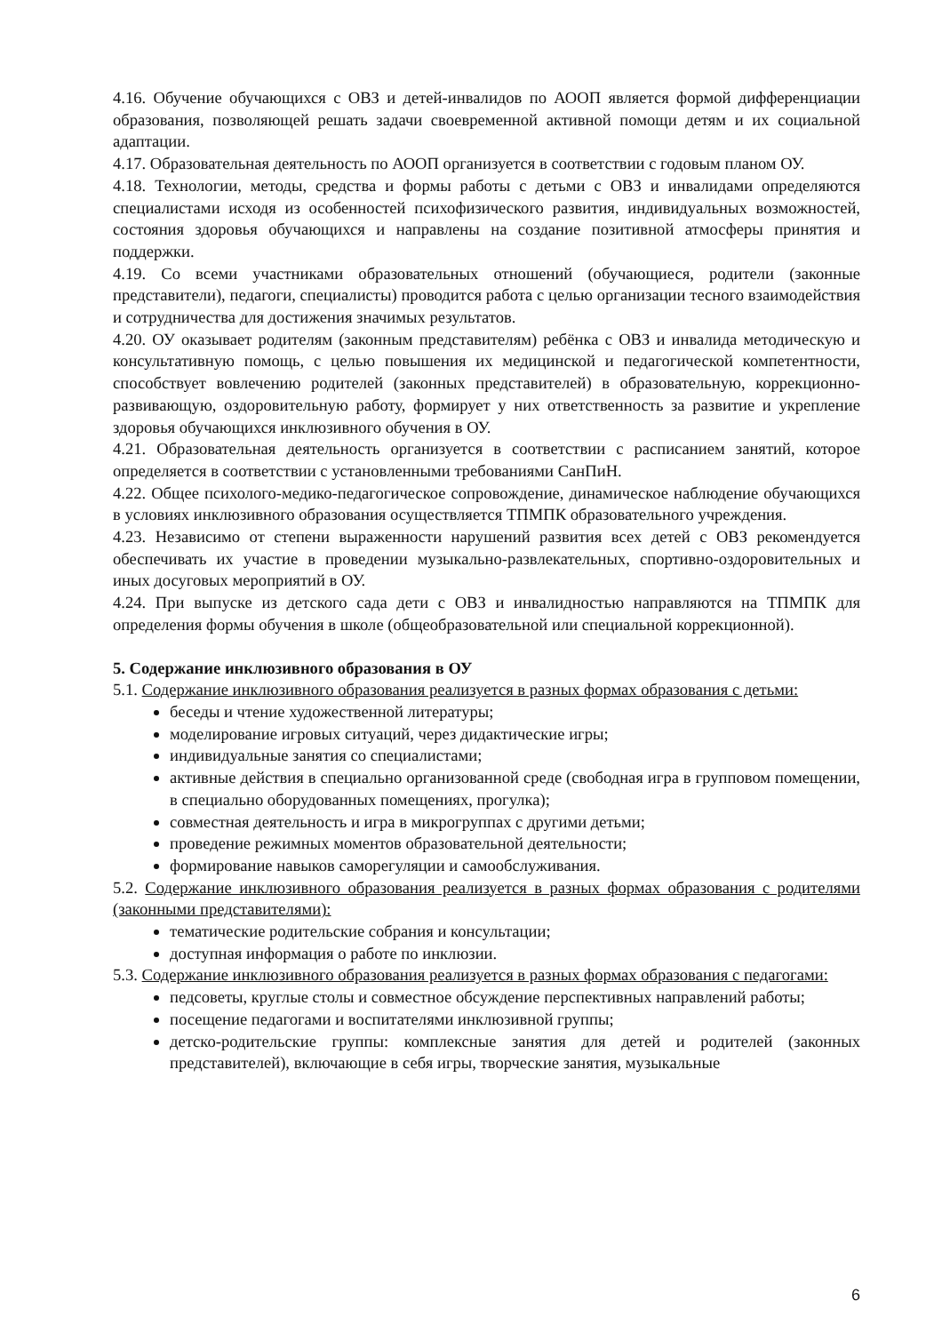4.16. Обучение обучающихся с ОВЗ и детей-инвалидов по АООП является формой дифференциации образования, позволяющей решать задачи своевременной активной помощи детям и их социальной адаптации.
4.17. Образовательная деятельность по АООП организуется в соответствии с годовым планом ОУ.
4.18. Технологии, методы, средства и формы работы с детьми с ОВЗ и инвалидами определяются специалистами исходя из особенностей психофизического развития, индивидуальных возможностей, состояния здоровья обучающихся и направлены на создание позитивной атмосферы принятия и поддержки.
4.19. Со всеми участниками образовательных отношений (обучающиеся, родители (законные представители), педагоги, специалисты) проводится работа с целью организации тесного взаимодействия и сотрудничества для достижения значимых результатов.
4.20. ОУ оказывает родителям (законным представителям) ребёнка с ОВЗ и инвалида методическую и консультативную помощь, с целью повышения их медицинской и педагогической компетентности, способствует вовлечению родителей (законных представителей) в образовательную, коррекционно-развивающую, оздоровительную работу, формирует у них ответственность за развитие и укрепление здоровья обучающихся инклюзивного обучения в ОУ.
4.21. Образовательная деятельность организуется в соответствии с расписанием занятий, которое определяется в соответствии с установленными требованиями СанПиН.
4.22. Общее психолого-медико-педагогическое сопровождение, динамическое наблюдение обучающихся в условиях инклюзивного образования осуществляется ТПМПК образовательного учреждения.
4.23. Независимо от степени выраженности нарушений развития всех детей с ОВЗ рекомендуется обеспечивать их участие в проведении музыкально-развлекательных, спортивно-оздоровительных и иных досуговых мероприятий в ОУ.
4.24. При выпуске из детского сада дети с ОВЗ и инвалидностью направляются на ТПМПК для определения формы обучения в школе (общеобразовательной или специальной коррекционной).
5. Содержание инклюзивного образования в ОУ
5.1. Содержание инклюзивного образования реализуется в разных формах образования с детьми:
беседы и чтение художественной литературы;
моделирование игровых ситуаций, через дидактические игры;
индивидуальные занятия со специалистами;
активные действия в специально организованной среде (свободная игра в групповом помещении, в специально оборудованных помещениях, прогулка);
совместная деятельность и игра в микрогруппах с другими детьми;
проведение режимных моментов образовательной деятельности;
формирование навыков саморегуляции и самообслуживания.
5.2. Содержание инклюзивного образования реализуется в разных формах образования с родителями (законными представителями):
тематические родительские собрания и консультации;
доступная информация о работе по инклюзии.
5.3. Содержание инклюзивного образования реализуется в разных формах образования с педагогами:
педсоветы, круглые столы и совместное обсуждение перспективных направлений работы;
посещение педагогами и воспитателями инклюзивной группы;
детско-родительские группы: комплексные занятия для детей и родителей (законных представителей), включающие в себя игры, творческие занятия, музыкальные
6